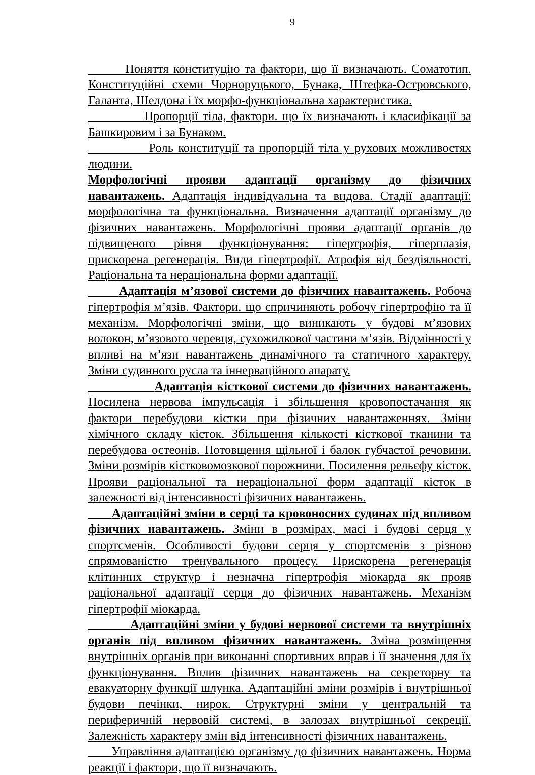9
Поняття конституцію та фактори, що її визначають. Соматотип. Конституційні схеми Чорноруцького, Бунака, Штефка-Островського, Галанта, Шелдона і їх морфо-функціональна характеристика.
Пропорції тіла, фактори. що їх визначають і класифікації за Башкировим і за Бунаком.
Роль конституції та пропорцій тіла у рухових можливостях людини.
Морфологічні прояви адаптації організму до фізичних навантажень. Адаптація індивідуальна та видова. Стадії адаптації: морфологічна та функціональна. Визначення адаптації організму до фізичних навантажень. Морфологічні прояви адаптації органів до підвищеного рівня функціонування: гіпертрофія, гіперплазія, прискорена регенерація. Види гіпертрофії. Атрофія від бездіяльності. Раціональна та нераціональна форми адаптації.
Адаптація м’язової системи до фізичних навантажень. Робоча гіпертрофія м’язів. Фактори. що спричиняють робочу гіпертрофію та її механізм. Морфологічні зміни, що виникають у будові м’язових волокон, м’язового черевця, сухожилкової частини м’язів. Відмінності у впливі на м’язи навантажень динамічного та статичного характеру. Зміни судинного русла та іннерваційного апарату.
Адаптація кісткової системи до фізичних навантажень. Посилена нервова імпульсація і збільшення кровопостачання як фактори перебудови кістки при фізичних навантаженнях. Зміни хімічного складу кісток. Збільшення кількості кісткової тканини та перебудова остеонів. Потовщення щільної і балок губчастої речовини. Зміни розмірів кістковомозкової порожнини. Посилення рельєфу кісток. Прояви раціональної та нераціональної форм адаптації кісток в залежності від інтенсивності фізичних навантажень.
Адаптаційні зміни в серці та кровоносних судинах під впливом фізичних навантажень. Зміни в розмірах, масі і будові серця у спортсменів. Особливості будови серця у спортсменів з різною спрямованістю тренувального процесу. Прискорена регенерація клітинних структур і незначна гіпертрофія міокарда як прояв раціональної адаптації серця до фізичних навантажень. Механізм гіпертрофії міокарда.
Адаптаційні зміни у будові нервової системи та внутрішніх органів під впливом фізичних навантажень. Зміна розміщення внутрішніх органів при виконанні спортивних вправ і її значення для їх функціонування. Вплив фізичних навантажень на секреторну та евакуаторну функції шлунка. Адаптаційні зміни розмірів і внутрішньої будови печінки, нирок. Структурні зміни у центральній та периферичній нервовій системі, в залозах внутрішньої секреції. Залежність характеру змін від інтенсивності фізичних навантажень.
Управління адаптацією організму до фізичних навантажень. Норма реакції і фактори, що її визначають.